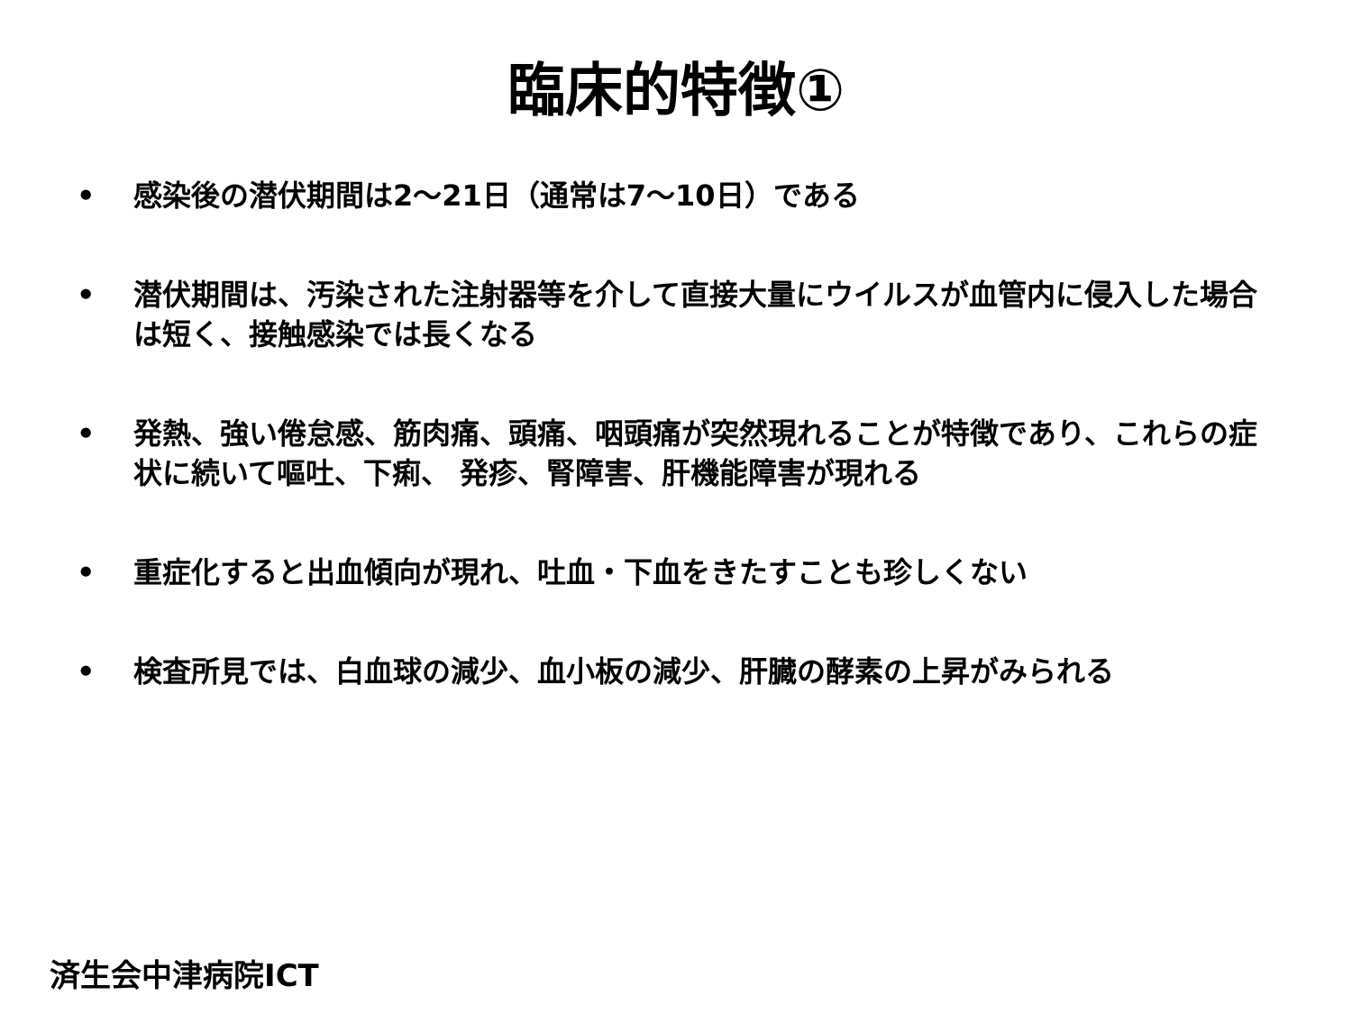臨床的特徴①
• 感染後の潜伏期間は2～21日（通常は7～10日）である
• 潜伏期間は、汚染された注射器等を介して直接大量にウイルスが血管内に侵入した場合は短く、接触感染では長くなる
• 発熱、強い倦怠感、筋肉痛、頭痛、咽頭痛が突然現れることが特徴であり、これらの症状に続いて嘔吐、下痢、 発疹、腎障害、肝機能障害が現れる
• 重症化すると出血傾向が現れ、吐血・下血をきたすことも珍しくない
• 検査所見では、白血球の減少、血小板の減少、肝臓の酵素の上昇がみられる
済生会中津病院ICT